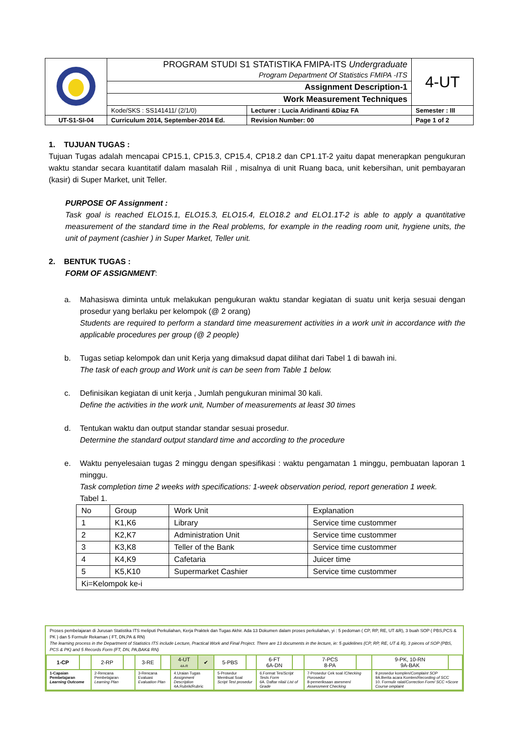| | PROGRAM STUDI S1 STATISTIKA FMIPA-ITS Undergraduate Program Department Of Statistics FMIPA -ITS | 4-UT |
| | Assignment Description-1 | |
| | Work Measurement Techniques | |
| | / Kode/SKS : SS141411/ (2/1/0) / Lecturer : Lucia Aridinanti &Diaz FA / | Semester : III |
| UT-S1-SI-04 | / Curriculum 2014, September-2014 Ed. / Revision Number: 00 / | Page 1 of 2 |
1. TUJUAN TUGAS :
Tujuan Tugas adalah mencapai CP15.1, CP15.3, CP15.4, CP18.2 dan CP1.1T-2 yaitu dapat menerapkan pengukuran waktu standar secara kuantitatif dalam masalah Riil , misalnya di unit Ruang baca, unit kebersihan, unit pembayaran (kasir) di Super Market, unit Teller.
PURPOSE OF Assignment :
Task goal is reached ELO15.1, ELO15.3, ELO15.4, ELO18.2 and ELO1.1T-2 is able to apply a quantitative measurement of the standard time in the Real problems, for example in the reading room unit, hygiene units, the unit of payment (cashier ) in Super Market, Teller unit.
2. BENTUK TUGAS :
FORM OF ASSIGNMENT:
a. Mahasiswa diminta untuk melakukan pengukuran waktu standar kegiatan di suatu unit kerja sesuai dengan prosedur yang berlaku per kelompok (@ 2 orang)
Students are required to perform a standard time measurement activities in a work unit in accordance with the applicable procedures per group (@ 2 people)
b. Tugas setiap kelompok dan unit Kerja yang dimaksud dapat dilihat dari Tabel 1 di bawah ini.
The task of each group and Work unit is can be seen from Table 1 below.
c. Definisikan kegiatan di unit kerja , Jumlah pengukuran minimal 30 kali.
Define the activities in the work unit, Number of measurements at least 30 times
d. Tentukan waktu dan output standar standar sesuai prosedur.
Determine the standard output standard time and according to the procedure
e. Waktu penyelesaian tugas 2 minggu dengan spesifikasi : waktu pengamatan 1 minggu, pembuatan laporan 1 minggu.
Task completion time 2 weeks with specifications: 1-week observation period, report generation 1 week.
Tabel 1.
| No | Group | Work Unit | Explanation |
| 1 | K1,K6 | Library | Service time custommer |
| 2 | K2,K7 | Administration Unit | Service time custommer |
| 3 | K3,K8 | Teller of the Bank | Service time custommer |
| 4 | K4,K9 | Cafetaria | Juicer time |
| 5 | K5,K10 | Supermarket Cashier | Service time custommer |
| Ki=Kelompok ke-i | | | |
Proses pembelajaran di Jurusan Statistika ITS meliputi Perkuliahan, Kerja Praktek dan Tugas Akhir. Ada 13 Dokumen dalam proses perkuliahan, yi : 5 pedoman ( CP, RP, RE, UT &R), 3 buah SOP ( PBS,PCS & PK ) dan 5 Formulir Rekaman ( FT, DN,PA & RN)
The learning process in the Department of Statistics ITS include Lecture, Practical Work and Final Project. There are 13 documents in the lecture, ie: 5 guidelines (CP, RP, RE, UT & R), 3 pieces of SOP (PBS, PCS & PK) and 5 Records Form (FT, DN, PA,BAK& RN)
| 1-CP | | 2-RP | | 3-RE | | 4-UT 4A-R | ✔ | 5-PBS | | 6-FT 6A-DN | | 7-PCS 8-PA | | 9-PK, 10-RN 9A-BAK | |
| 1-Capaian Pembelajaran Learning Outcome | | 2-Rencana Pembelajaran Learning Plan | | 3-Rencana Evaluasi Evaluation Plan | | 4.Uraian Tugas Assignment Description 4A.Rubrik/Rubric | | 5-Prosedur Membuat Soal Script Test prosedur | | 6.Format Tes/ Script Tests Form 6A. Daftar nilai/ List of Grade | | 7-Prosedur Cek soal / Checking Porosedur 8-pemeriksaan asesmen/ Assessment Checking | | 9.prosedur komplen/ Complaint SOP 9A.Berita acara Komlen/ Recording of SCC 10. Formulir ralat/ Correction Form/ SCC =Score Course omplaint | |